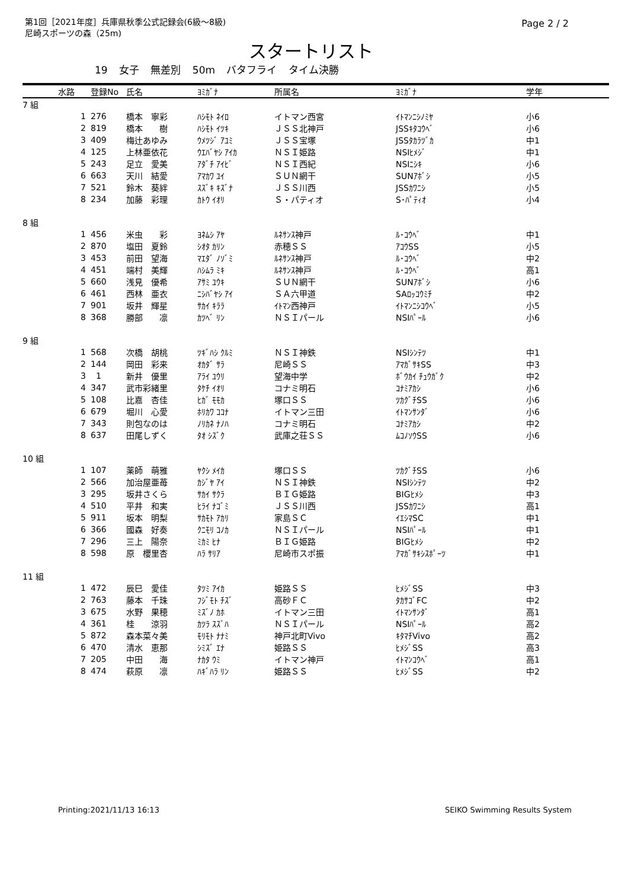第1回［2021年度］兵庫県秋季公式記録会(6級～8級)
尼崎スポーツの森（25m)
Page 2 / 2
スタートリスト
19 女子 無差別 50m バタフライ タイム決勝
| | 水路 | 登録No | 氏名 | ﾖﾐｶﾞﾅ | 所属名 | ﾖﾐｶﾞﾅ | 学年 |
| --- | --- | --- | --- | --- | --- | --- | --- |
| 7 組 | | | | | | | |
| | 1 | 276 | 橋本 寧彩 | ﾊｼﾓﾄ ﾈｲﾛ | イトマン西宮 | ｲﾄﾏﾝﾆｼﾉﾐﾔ | 小6 |
| | 2 | 819 | 橋本 樹 | ﾊｼﾓﾄ ｲﾂｷ | ＪＳＳ北神戸 | JSSｷﾀｺｳﾍﾞ | 小6 |
| | 3 | 409 | 梅辻あゆみ | ｳﾒﾂｼﾞ ｱﾕﾐ | ＪＳＳ宝塚 | JSSﾀｶﾗﾂﾞｶ | 中1 |
| | 4 | 125 | 上林亜依花 | ｳｴﾊﾞﾔｼ ｱｲｶ | ＮＳＩ姫路 | NSIﾋﾒｼﾞ | 中1 |
| | 5 | 243 | 足立 愛美 | ｱﾀﾞﾁ ｱｲﾋﾞ | ＮＳＩ西紀 | NSIﾆｼｷ | 小6 |
| | 6 | 663 | 天川 結愛 | ｱﾏｶﾜ ﾕｲ | ＳＵＮ網干 | SUNｱﾎﾞｼ | 小5 |
| | 7 | 521 | 鈴木 葵絆 | ｽｽﾞｷ ｷｽﾞﾅ | ＪＳＳ川西 | JSSｶﾜﾆｼ | 小5 |
| | 8 | 234 | 加藤 彩理 | ｶﾄｳ ｲｵﾘ | Ｓ・パティオ | S･ﾊﾟﾃｨｵ | 小4 |
| 8 組 | | | | | | | |
| | 1 | 456 | 米虫 彩 | ﾖﾈﾑｼ ｱﾔ | ﾙﾈｻﾝｽ神戸 | ﾙ･ｺｳﾍﾞ | 中1 |
| | 2 | 870 | 塩田 夏鈴 | ｼｵﾀ ｶﾘﾝ | 赤穂ＳＳ | ｱｺｳSS | 小5 |
| | 3 | 453 | 前田 望海 | ﾏｴﾀﾞ ﾉｿﾞﾐ | ﾙﾈｻﾝｽ神戸 | ﾙ･ｺｳﾍﾞ | 中2 |
| | 4 | 451 | 端村 美輝 | ﾊｼﾑﾗ ﾐｷ | ﾙﾈｻﾝｽ神戸 | ﾙ･ｺｳﾍﾞ | 高1 |
| | 5 | 660 | 浅見 優希 | ｱｻﾐ ﾕｳｷ | ＳＵＮ網干 | SUNｱﾎﾞｼ | 小6 |
| | 6 | 461 | 西林 亜衣 | ﾆｼﾊﾞﾔｼ ｱｲ | ＳＡ六甲道 | SAﾛｯｺｳﾐﾁ | 中2 |
| | 7 | 901 | 坂井 輝星 | ｻｶｲ ｷﾗﾗ | ｲﾄﾏﾝ西神戸 | ｲﾄﾏﾝﾆｼｺｳﾍﾞ | 小5 |
| | 8 | 368 | 勝部 凛 | ｶﾂﾍﾞ ﾘﾝ | ＮＳＩパール | NSIﾊﾟｰﾙ | 小6 |
| 9 組 | | | | | | | |
| | 1 | 568 | 次橋 胡桃 | ﾂｷﾞﾊｼ ｸﾙﾐ | ＮＳＩ神鉄 | NSIｼﾝﾃﾂ | 中1 |
| | 2 | 144 | 岡田 彩来 | ｵｶﾀﾞ ｻﾗ | 尼崎ＳＳ | ｱﾏｶﾞｻｷSS | 中3 |
| | 3 | 1 | 新井 優里 | ｱﾗｲ ﾕｳﾘ | 望海中学 | ﾎﾞｳｶｲ ﾁｭｳｶﾞｸ | 中2 |
| | 4 | 347 | 武市彩緒里 | ﾀｹﾁ ｲｵﾘ | コナミ明石 | ｺﾅﾐｱｶｼ | 小6 |
| | 5 | 108 | 比嘉 杏佳 | ﾋｶﾞ ﾓﾓｶ | 塚口ＳＳ | ﾂｶｸﾞﾁSS | 小6 |
| | 6 | 679 | 堀川 心愛 | ﾎﾘｶﾜ ｺｺﾅ | イトマン三田 | ｲﾄﾏﾝｻﾝﾀﾞ | 小6 |
| | 7 | 343 | 則包なのは | ﾉﾘｶﾈ ﾅﾉﾊ | コナミ明石 | ｺﾅﾐｱｶｼ | 中2 |
| | 8 | 637 | 田尾しずく | ﾀｵ ｼｽﾞｸ | 武庫之荘ＳＳ | ﾑｺﾉｿｳSS | 小6 |
| 10 組 | | | | | | | |
| | 1 | 107 | 薬師 萌雅 | ﾔｸｼ ﾒｲｶ | 塚口ＳＳ | ﾂｶｸﾞﾁSS | 小6 |
| | 2 | 566 | 加治屋亜苺 | ｶｼﾞﾔ ｱｲ | ＮＳＩ神鉄 | NSIｼﾝﾃﾂ | 中2 |
| | 3 | 295 | 坂井さくら | ｻｶｲ ｻｸﾗ | ＢＩＧ姫路 | BIGﾋﾒｼ | 中3 |
| | 4 | 510 | 平井 和実 | ﾋﾗｲ ﾅｺﾞﾐ | ＪＳＳ川西 | JSSｶﾜﾆｼ | 高1 |
| | 5 | 911 | 坂本 明梨 | ｻｶﾓﾄ ｱｶﾘ | 家島ＳＣ | ｲｴｼﾏSC | 中1 |
| | 6 | 366 | 國森 好奏 | ｸﾆﾓﾘ ｺﾉｶ | ＮＳＩパール | NSIﾊﾟｰﾙ | 中1 |
| | 7 | 296 | 三上 陽奈 | ﾐｶﾐ ﾋﾅ | ＢＩＧ姫路 | BIGﾋﾒｼ | 中2 |
| | 8 | 598 | 原 櫻里杏 | ﾊﾗ ｻﾘｱ | 尼崎市スポ振 | ｱﾏｶﾞｻｷｼｽﾎﾟｰﾂ | 中1 |
| 11 組 | | | | | | | |
| | 1 | 472 | 辰巳 愛佳 | ﾀﾂﾐ ｱｲｶ | 姫路ＳＳ | ﾋﾒｼﾞSS | 中3 |
| | 2 | 763 | 藤本 千珠 | ﾌｼﾞﾓﾄ ﾁｽﾞ | 高砂ＦＣ | ﾀｶｻｺﾞFC | 中2 |
| | 3 | 675 | 水野 果穂 | ﾐｽﾞﾉ ｶﾎ | イトマン三田 | ｲﾄﾏﾝｻﾝﾀﾞ | 高1 |
| | 4 | 361 | 桂 涼羽 | ｶﾂﾗ ｽｽﾞﾊ | ＮＳＩパール | NSIﾊﾟｰﾙ | 高2 |
| | 5 | 872 | 森本菜々美 | ﾓﾘﾓﾄ ﾅﾅﾐ | 神戸北町Vivo | ｷﾀﾏﾁVivo | 高2 |
| | 6 | 470 | 清水 恵那 | ｼﾐｽﾞ ｴﾅ | 姫路ＳＳ | ﾋﾒｼﾞSS | 高3 |
| | 7 | 205 | 中田 海 | ﾅｶﾀ ｳﾐ | イトマン神戸 | ｲﾄﾏﾝｺｳﾍﾞ | 高1 |
| | 8 | 474 | 萩原 凛 | ﾊｷﾞﾊﾗ ﾘﾝ | 姫路ＳＳ | ﾋﾒｼﾞSS | 中2 |
Printing:2021/11/13 16:13 SEIKO Swimming Results System